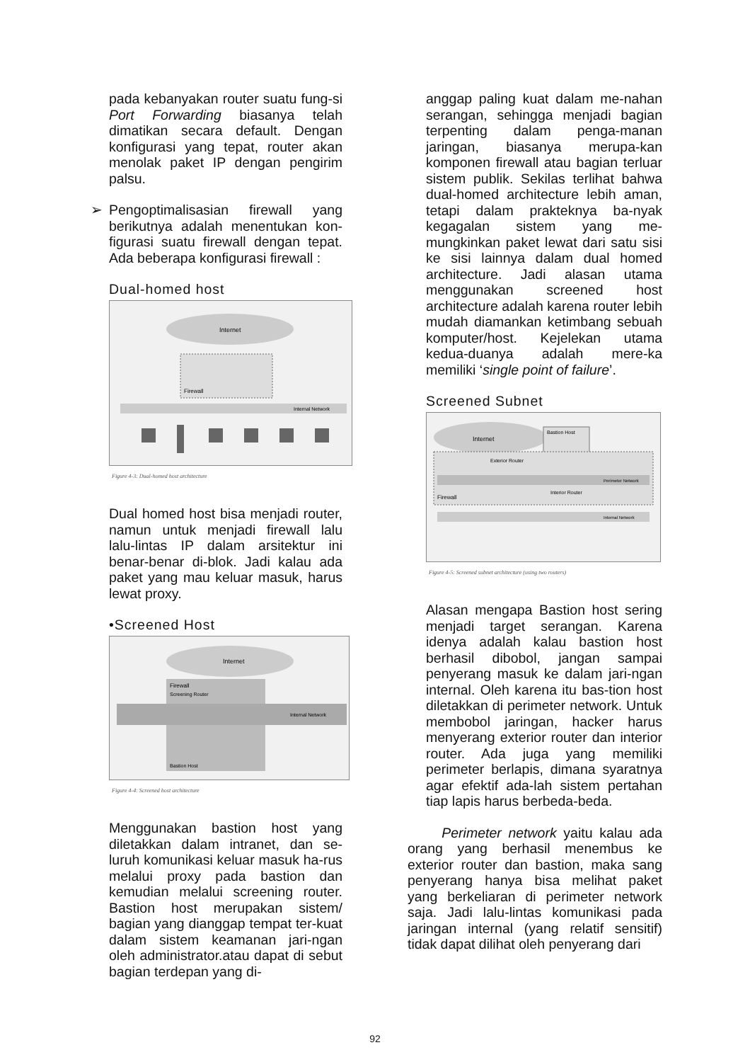pada kebanyakan router suatu fung-si Port Forwarding biasanya telah dimatikan secara default. Dengan konfigurasi yang tepat, router akan menolak paket IP dengan pengirim palsu.
➢ Pengoptimalisasian firewall yang berikutnya adalah menentukan kon-figurasi suatu firewall dengan tepat. Ada beberapa konfigurasi firewall :
Dual-homed host
Internet
Firewall
Internal Network
Figure 4-3: Dual-homed host architecture
Dual homed host bisa menjadi router, namun untuk menjadi firewall lalu lalu-lintas IP dalam arsitektur ini benar-benar di-blok. Jadi kalau ada paket yang mau keluar masuk, harus lewat proxy.
•Screened Host
Internet
Firewall
Screening Router
Internal Network
Bastion Host
Figure 4-4: Screened host architecture
Menggunakan bastion host yang diletakkan dalam intranet, dan se-luruh komunikasi keluar masuk ha-rus melalui proxy pada bastion dan kemudian melalui screening router. Bastion host merupakan sistem/ bagian yang dianggap tempat ter-kuat dalam sistem keamanan jari-ngan oleh administrator.atau dapat di sebut bagian terdepan yang di-
anggap paling kuat dalam me-nahan serangan, sehingga menjadi bagian terpenting dalam penga-manan jaringan, biasanya merupa-kan komponen firewall atau bagian terluar sistem publik. Sekilas terlihat bahwa dual-homed architecture lebih aman, tetapi dalam prakteknya ba-nyak kegagalan sistem yang me-mungkinkan paket lewat dari satu sisi ke sisi lainnya dalam dual homed architecture. Jadi alasan utama menggunakan screened host architecture adalah karena router lebih mudah diamankan ketimbang sebuah komputer/host. Kejelekan utama kedua-duanya adalah mere-ka memiliki ‘single point of failure’.
Screened Subnet
Internet
Bastion Host
Exterior Router
Perimeter Network
Firewall
Interior Router
Internal Network
Figure 4-5: Screened subnet architecture (using two routers)
Alasan mengapa Bastion host sering menjadi target serangan. Karena idenya adalah kalau bastion host berhasil dibobol, jangan sampai penyerang masuk ke dalam jari-ngan internal. Oleh karena itu bas-tion host diletakkan di perimeter network. Untuk membobol jaringan, hacker harus menyerang exterior router dan interior router. Ada juga yang memiliki perimeter berlapis, dimana syaratnya agar efektif ada-lah sistem pertahan tiap lapis harus berbeda-beda.
Perimeter network yaitu kalau ada orang yang berhasil menembus ke exterior router dan bastion, maka sang penyerang hanya bisa melihat paket yang berkeliaran di perimeter network saja. Jadi lalu-lintas komunikasi pada jaringan internal (yang relatif sensitif) tidak dapat dilihat oleh penyerang dari
92